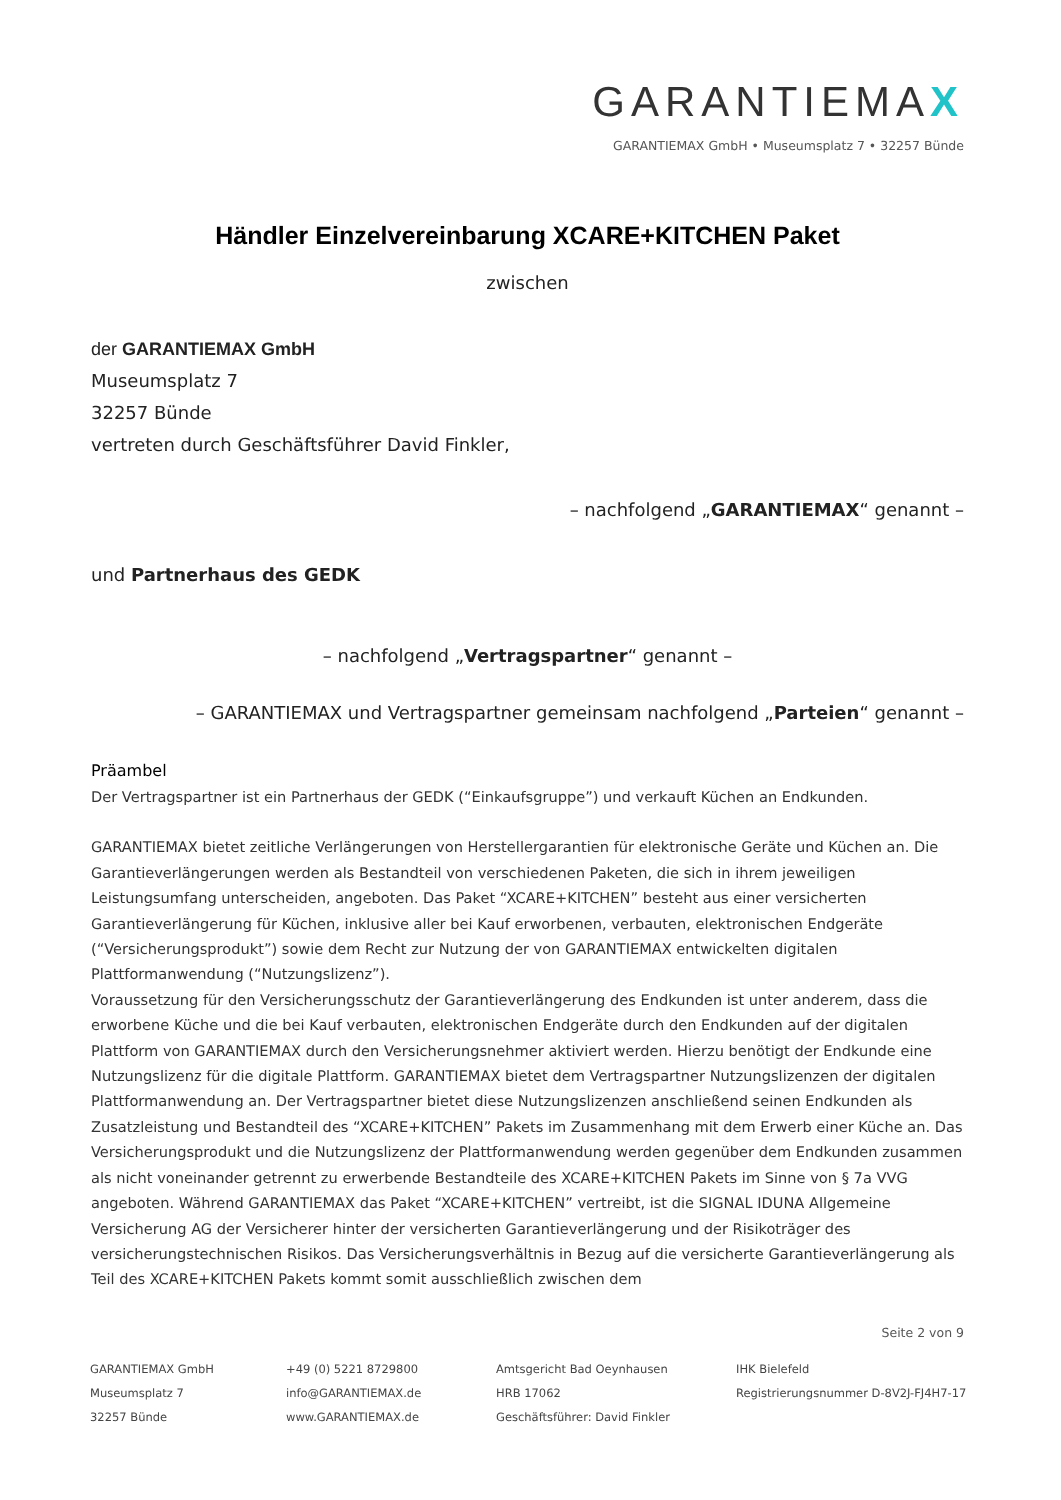GARANTIEMAX
GARANTIEMAX GmbH • Museumsplatz 7 • 32257 Bünde
Händler Einzelvereinbarung XCARE+KITCHEN Paket
zwischen
der GARANTIEMAX GmbH
Museumsplatz 7
32257 Bünde
vertreten durch Geschäftsführer David Finkler,
– nachfolgend „GARANTIEMAX“ genannt –
und Partnerhaus des GEDK
– nachfolgend „Vertragspartner“ genannt –
– GARANTIEMAX und Vertragspartner gemeinsam nachfolgend „Parteien“ genannt –
Präambel
Der Vertragspartner ist ein Partnerhaus der GEDK (“Einkaufsgruppe”) und verkauft Küchen an Endkunden.
GARANTIEMAX bietet zeitliche Verlängerungen von Herstellergarantien für elektronische Geräte und Küchen an. Die Garantieverlängerungen werden als Bestandteil von verschiedenen Paketen, die sich in ihrem jeweiligen Leistungsumfang unterscheiden, angeboten. Das Paket “XCARE+KITCHEN” besteht aus einer versicherten Garantieverlängerung für Küchen, inklusive aller bei Kauf erworbenen, verbauten, elektronischen Endgeräte (“Versicherungsprodukt”) sowie dem Recht zur Nutzung der von GARANTIEMAX entwickelten digitalen Plattformanwendung (“Nutzungslizenz”).
Voraussetzung für den Versicherungsschutz der Garantieverlängerung des Endkunden ist unter anderem, dass die erworbene Küche und die bei Kauf verbauten, elektronischen Endgeräte durch den Endkunden auf der digitalen Plattform von GARANTIEMAX durch den Versicherungsnehmer aktiviert werden. Hierzu benötigt der Endkunde eine Nutzungslizenz für die digitale Plattform. GARANTIEMAX bietet dem Vertragspartner Nutzungslizenzen der digitalen Plattformanwendung an. Der Vertragspartner bietet diese Nutzungslizenzen anschließend seinen Endkunden als Zusatzleistung und Bestandteil des “XCARE+KITCHEN” Pakets im Zusammenhang mit dem Erwerb einer Küche an. Das Versicherungsprodukt und die Nutzungslizenz der Plattformanwendung werden gegenüber dem Endkunden zusammen als nicht voneinander getrennt zu erwerbende Bestandteile des XCARE+KITCHEN Pakets im Sinne von § 7a VVG angeboten. Während GARANTIEMAX das Paket “XCARE+KITCHEN” vertreibt, ist die SIGNAL IDUNA Allgemeine Versicherung AG der Versicherer hinter der versicherten Garantieverlängerung und der Risikoträger des versicherungstechnischen Risikos. Das Versicherungsverhältnis in Bezug auf die versicherte Garantieverlängerung als Teil des XCARE+KITCHEN Pakets kommt somit ausschließlich zwischen dem
Seite 2 von 9
GARANTIEMAX GmbH
Museumsplatz 7
32257 Bünde
+49 (0) 5221 8729800
info@GARANTIEMAX.de
www.GARANTIEMAX.de
Amtsgericht Bad Oeynhausen
HRB 17062
Geschäftsführer: David Finkler
IHK Bielefeld
Registrierungsnummer D-8V2J-FJ4H7-17